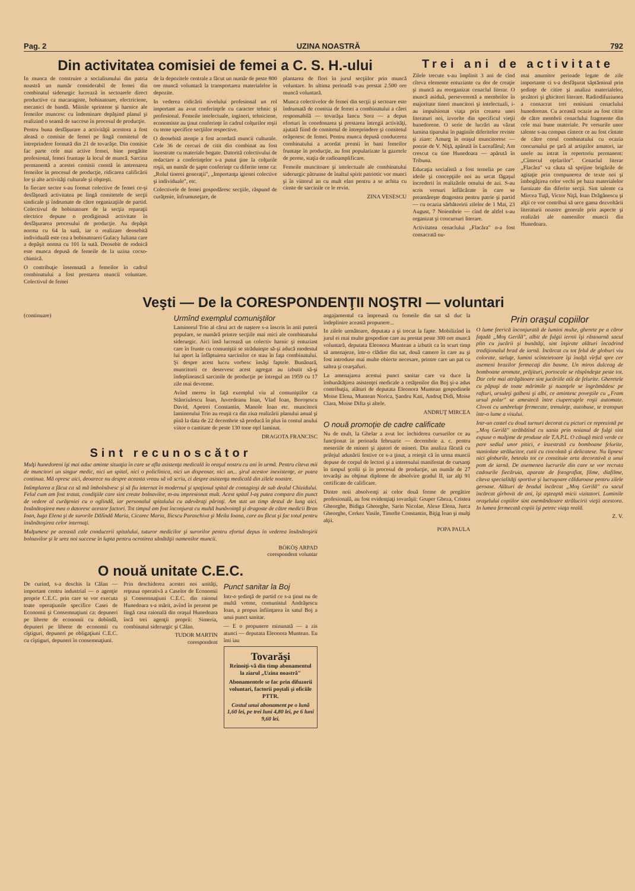Pag. 2 UZINA NOASTRĂ 792
Din activitatea comisiei de femei a C. S. H.-ului
In munca de construire a socialismului din patria noastră un număr considerabil de femei din combinatul siderurgic lucrează în sectoarele direct productive ca macaragiste, bobinatoare, electriciene, mecanici de bandă. Miinile sprintene şi harnice ale femeilor muncesc cu îndeminare depăşind planul şi realizind o seamă de succese în procesul de producţie.
Pentru buna desfăşurare a activităţii acestora a fost aleasă o comisie de femei pe lingă comitetul de întreprindere formată din 21 de tovarăşe. Din comisie fac parte cele mai active femei, bine pregătite profesional, femei fruntaşe la locul de muncă. Sarcina permanentă a acestei comisii constă în antrenarea femeilor în procesul de producţie, ridicarea calificării lor şi alte activităţi culturale şi obşteşti.
In fiecare sector s-au format colective de femei ce-şi desfăşoară activitatea pe lingă comitetele de secţii sindicale şi îndrumate de către organizaţiile de partid. Colectivul de bobinatoare de la secţia reparaţii electrice depune o prodigioasă activitate în desfăşurarea procesului de producţie. Au depăşit norma cu 64 la sută, iar o realizare deosebită individuală este cea a bobinatoarei Gulacy Iuliana care a depăşit norma cu 101 la sută. Deosebit de rodnică este munca depusă de femeile de la uzina cocso-chimică.
O contribuţie însemnată a femeilor în cadrul combinatului a fost prestarea muncii voluntare. Colectivul de femei
de la depozitele centrale a făcut un număr de peste 800 ore muncă voluntară la transportarea materialelor în depozite.
In vederea ridicării nivelului profesional un rol important au avut conferinţele cu caracter tehnic şi profesional. Femeile intelectuale, ingineri, tehniciene, economiste au ţinut conferinţe în cadrul colţurilor roşii cu teme specifice secţiilor respective.
O deosebită atenţie a fost acordată muncii culturale. Cele 36 de cercuri de citit din combinat au fost înzestrate cu materiale bogate. Datorită colectivului de redactare a conferinţelor s-a putut ţine la colţurile roşii, un număr de şapte conferinţe cu diferite teme ca: „Rolul tinerei generaţii", „Importanţa igienei colective şi individuale", etc.
Colectivele de femei gospodăresc secţiile, răspund de curăţenie, înfrumuseţare, de
plantarea de flori în jurul secţiilor prin muncă voluntare. In ultima perioadă s-au prestat 2.500 ore muncă voluntară.
Munca colectivelor de femei din secţii şi sectoare este îndrumată de comisia de femei a combinatului a cărei responsabilă — tovarăşa Iancu Sora — a depus eforturi în coordonarea şi prestarea întregii activităţi, ajutată fiind de comitetul de întreprindere şi comitetul orăşenesc de femei. Pentru munca depusă conducerea combinatului a acordat premii în bani femeilor fruntaşe în producţie, au fost popularizate la gazetele de perete, staţia de radioamplificare.
Femeile muncitoare şi intelectuale ale combinatului siderurgic pătrunse de înaltul spirit patriotic vor munci şi în viitorul an cu mult elan pentru a se achita cu cinste de sarcinile ce le revin.
ZINA VESESCU
Trei ani de activitate
Zilele trecute s-au împlinit 3 ani de cînd cîteva elemente entuziaste cu dor de creaţie şi muncă au reorganizat cenaclul literar. O muncă asiduă, perseverentă a membrilor în majoritate tineri muncitori şi intelectuali, i-au impulsionat viaţa prin crearea unei literaturi noi, izvorîte din specificul vieţii hunedorene. O serie de lucrări au văzut lumina tiparului în paginile diferitelor reviste şi ziare: Amurg în oraşul muncitoresc — poezie de V. Niţă, apărută în Luceafărul; Am crescut cu tine Hunedoara — apărută în Tribuna.
Educaţia socialistă a fost temelia pe care ideile şi concepţiile noi au urcat făgaşul încrederii în realizările omului de azi. S-au scris versuri înflăcărate în care se preamăreşte dragostea pentru patrie şi partid — cu ocazia sărbătoririi zilelor de 1 Mai, 23 August, 7 Noiembrie — cînd de altfel s-au organizat şi concursuri literare.
Activitatea cenaclului „Flacăra" n-a fost consacrată nu-
mai anumitor perioade legate de zile importante ci s-a desfăşurat săptăminal prin şedinţe de citire şi analiza materialelor, şezători şi ghicitori literare. Radiodifuziunea a consacrat trei emisiuni cenaclului hunedorean. Cu această ocazie au fost citite de către membrii cenaclului fragmente din cele mai bune materiale. Pe versurile unor talente s-au compus cîntece ce au fost cîntate de către corul combinatului cu ocazia concursului pe ţară al artiştilor amatori, iar unele au intrat în repertoriu permanent: „Cîntecul oţelarilor". Cenaclul literar „Flacăra" va căuta să sprijine brigăzile de agitaţie prin compunerea de texte noi şi îmbogăţirea celor vechi pe baza materialelor furnizate din diferite secţii. Sint talente ca Mircea Tuţă, Victor Niţă, Ioan Drăgănescu şi alţii ce vor contribui să urce gama dezvoltării literaturii noastre generale prin aspecte şi realizări ale oamenilor muncii din Hunedoara.
Veşti — De la CORESPONDENŢII NOŞTRI — voluntari
(continuare)
Urmînd exemplul comuniştilor
Laminorul Trio al cărui act de naştere s-a înscris în anii puterii populare, se numără printre secţiile mai mici ale combinatului siderurgic. Aici însă lucrează un colectiv harnic şi entuziast care în frunte cu comuniştii se străduieşte să-şi aducă modestul lui aport la înfăptuirea sarcinilor ce stau în faţa combinatului. Şi despre acest lucru vorbesc însăşi faptele. Bunăoară, muncitorii ce deservesc acest agregat au izbutit să-şi îndeplinească sarcinile de producţie pe întregul an 1959 cu 17 zile mai devreme.
Avînd mereu în faţă exemplul viu al comuniştilor ca Stănciulescu Ioan, Juverdeanu Ioan, Vlad Ioan, Boroşescu David, Apetrei Constantin, Manole Ioan etc. muncitorii laminorului Trio au reuşit ca din ziua realizării planului anual şi pînă la data de 22 decembrie să producă în plus în contul anului viitor o cantitate de peste 130 tone oţel laminat.
DRAGOTA FRANCISC
Sint recunoscător
Mulţi hunedoreni îşi mai aduc aminte situaţia în care se afla asistenţa medicală în oraşul nostru cu ani în urmă. Pentru cîteva mii de muncitori un singur medic, nici un spital, nici o policlinica, nici un dispensar, nici un... şirul acestor inexistenţe, ar putea continua. Mă opresc aici, deoarece nu despre aceasta vreau să vă scriu, ci despre asistenţa medicală din zilele noastre.
Intîmplarea a făcut ca să mă îmbolnăvesc şi să fiu internat în modernul şi spaţiosul spital de contagioşi de sub dealul Chizidului. Felul cum am fost tratat, condiţiile care sint create bolnavilor, m-au impresionat mult. Acest spital l-aş putea compara din punct de vedere al curăţeniei cu o oglindă, iar personalul spitalului cu adevăraţi părinţi. Am stat un timp destul de lung aici. Insănătoşirea mea o datoresc acestor factori. Tot timpul am fost înconjurat cu multă bunăvoinţă şi dragoste de către medicii Bran Ioan, Iuga Elena şi de surorile Dălîndă Maria, Cicarec Maria, Ilicscu Paraschiva şi Meila Ioana, care au făcut şi fac totul pentru însănătoşirea celor internaţi.
Mulţumesc pe această cale conducerii spitalului, tuturor medicilor şi surorilor pentru efortul depus în vederea însănătoşirii bolnavilor şi le urez noi succese în lupta pentru ocrotirea sănătăţii oamenilor muncii.
BÖKÖŞ ARPAD
corespondent voluntar
O nouă unitate C.E.C.
De curind, s-a deschis la Călan — important centru industrial — o agenţie proprie C.E.C. prin care se vor executa toate operaţiunile specifice Casei de Economii şi Consemnaţiuni ca: depuneri pe libretе de economii cu dobîndă, depuneri pe librete de economii cu cîştiguri, depuneri pe obligaţiuni C.E.C. cu cîştiguri, depuneri în consemnaţiuni.
Prin deschiderea acestei noi unităţi, reţeaua operativă a Caselor de Economii şi Consemnaţiuni C.E.C. din raionul Hunedoara s-a mărit, avînd în prezent pe lîngă casa raională din oraşul Hunedoara încă trei agenţii proprii: Simeria, combinatul siderurgic şi Călan.
TUDOR MARTIN
corespondent
Punct sanitar la Boj
Intr-o şedinţă de partid ce s-a ţinut nu de multă vreme, comunistul Andrăşescu Ioan, a propus înfiinţarea în satul Boj a unui punct sanitar.
— E o propunere minunată — a zis atunci — deputata Eleonora Muntean. Eu îmi iau
Tovarăşi
Reînoiţi-vă din timp abonamentul la ziarul „Uzina noastră"
Abonamentele se fac prin difuzorii voluntari, factorii poştali şi oficiile PTTR.
Costul unui abonament pe o lună 1,60 lei, pe trei luni 4,80 lei, pe 6 luni 9,60 lei.
angajamentul ca împreună cu femeile din sat să duc la îndeplinire această propunere...
In zilele următoare, deputata a şi trecut la fapte. Mobilizînd în jurul ei mai multe gospodine care au prestat peste 300 ore muncă voluntară, deputata Eleonora Muntean a izbutit ca în scurt timp să amenajeze, într-o clădire din sat, două camere în care au şi fost introduse mai multe obiecte necesare, printre care un pat cu saltea şi cearşafuri.
La amenajarea acestui punct sanitar care va duce la îmbunătăţirea asistenţei medicale a cetăţenilor din Boj şi-a adus contribuţia, alături de deputata Eleonora Muntean gospodinele Moise Elena, Muntean Norica, Şandru Kati, Andruţ Didi, Moise Clara, Moise Difta şi altele.
ANDRUŢ MIRCEA
O nouă promoţie de cadre calificate
Nu de mult, la Ghelar a avut loc închiderea cursurilor ce au funcţionat în perioada februarie — decembrie a. c. pentru meseriile de mineri şi ajutori de mineri. Din analiza făcută cu prilejul adunării festive ce s-a ţinut, a reieşit că în urma muncii depuse de corpul de lectori şi a interesului manifestat de cursanţi în timpul şcolii şi în procesul de producţie, un număr de 27 tovarăşi au obţinut diplome de absolvire gradul II, iar alţi 91 certificate de calificare.
Dintre noii absolvenţi ai celor două forme de pregătire profesională, au fost evidenţiaţi tovarăşii: Gruper Gheza, Cristea Gheorghe, Bidiga Gheorghe, Sarin Nicolae, Alexe Elena, Jurca Gheorghe, Cerkez Vasile, Timofte Constantin, Biţig Ioan şi mulţi alţii.
POPA PAULA
Prin oraşul copiilor
O lume feerică înconjurată de lumini multe, gherete pe a căror faţadă „Moş Gerilă", albit de fulgii iernii îşi răstoarnă sacul plin cu jucării şi bunătăţi, sint înşirate alături încadrind tradiţionalul brad de iarnă. Incărcat cu tot felul de globuri viu colorate, steluţe, lumini scînteietoare îşi înalţă vîrful spre cer asemeni brazilor fermecaţi din basme. Un miros dulceag de bomboane aromate, prăjituri, portocale se răspîndeşte peste tot. Dar cele mai atrăgătoare sint jucăriile atît de felurite. Gheretele cu păpuşi de toate mărimile şi nuanţele se îngrămădesc pe rafturi, ursuleţi galbeni şi albi, ce amintesc poveştile cu „Fram ursul polar" se amestecă între ciupercuţele roşii automate. Clovni cu umbreluţe fermecate, trenuleţe, autobuse, te transpun într-o lume a visului.
Intr-un castel cu două turnuri decorat cu picturi ce reprezintă pe „Moş Gerilă" străbătînd cu sania prin noianul de fulgi sint expuse o mulţime de produse ale T.A.P.L. O căsuţă mică verde ce pare sediul unor pitici, e înzestrată cu bomboane felurite, staniolate strălucitor, cutii cu ciocolată şi delicatese. Nu lipsesc nici globurile, beteala tot ce constituie arta decorativă a unui pom de iarnă. De asemenea lucrurile din care se vor recruta cadourile fiecăruia, aparate de fotografiat, filme, diafilme, cîteva specialităţi sportive şi lucruşoare călduroase pentru zilele geroase. Alături de bradul încărcat „Moş Gerilă" cu sacul încărcat gîrbovit de ani, îşi aşteaptă micii vizitatori. Luminile oraşelului copiilor sint asemănătoare strălucirii vieţii acestora. In lumea fermecată copiii îşi petrec viaţa reală.
Z. V.